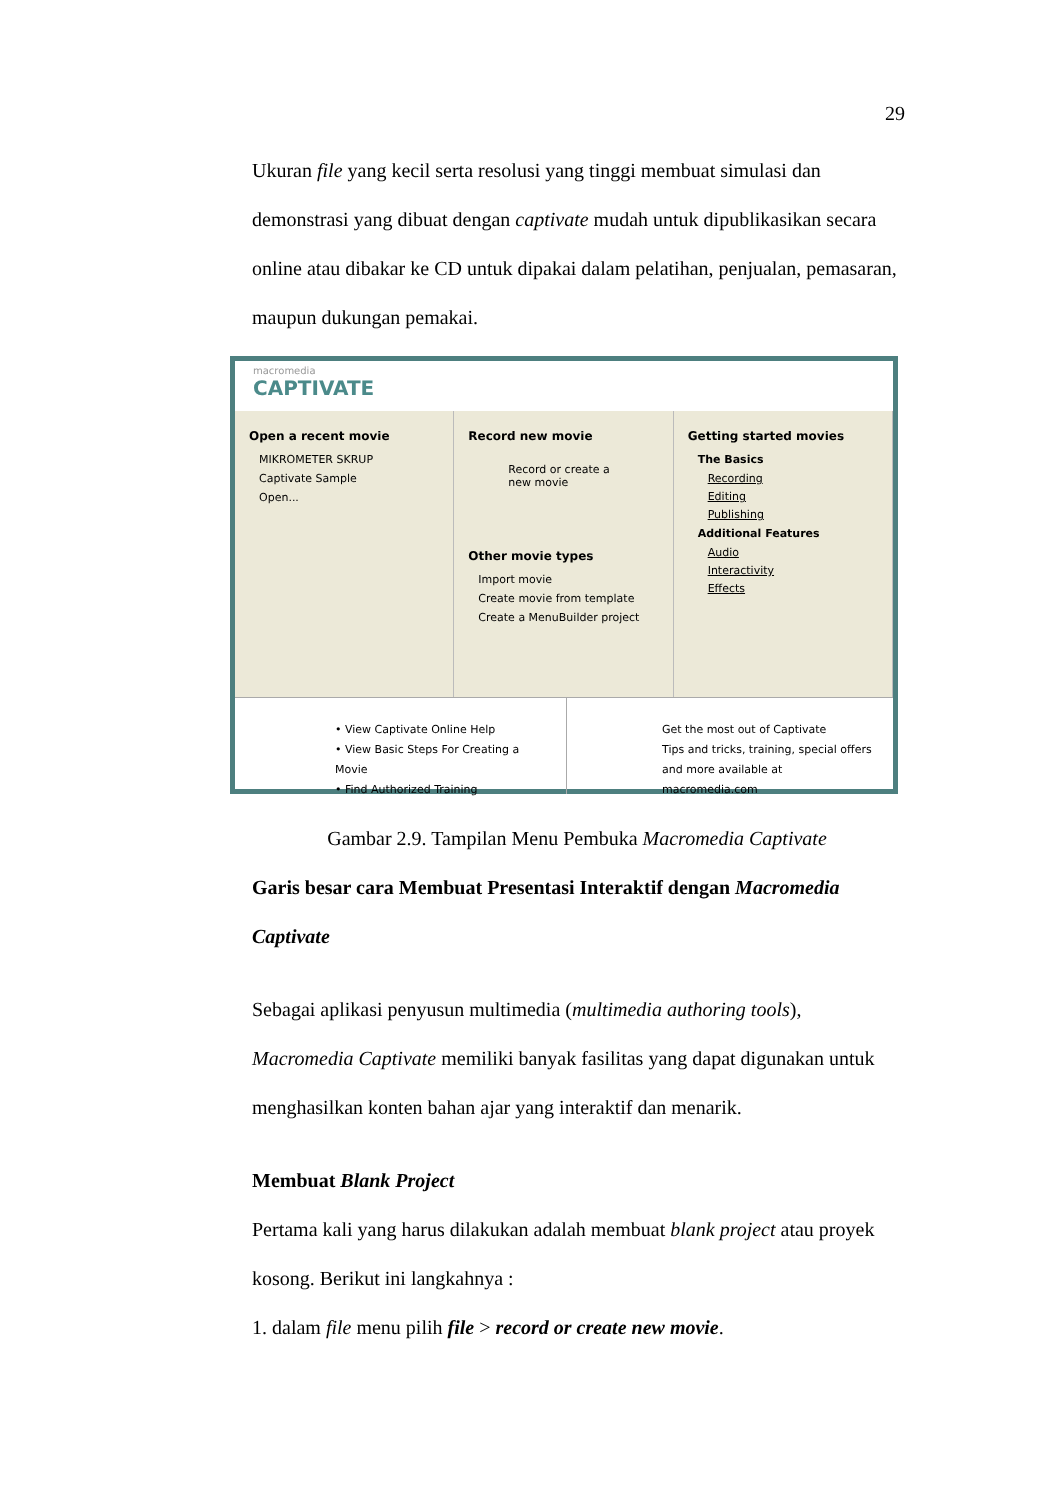29
Ukuran file yang kecil serta resolusi yang tinggi membuat simulasi dan demonstrasi yang dibuat dengan captivate mudah untuk dipublikasikan secara online atau dibakar ke CD untuk dipakai dalam pelatihan, penjualan, pemasaran, maupun dukungan pemakai.
macromedia
CAPTIVATE
Open a recent movie
MIKROMETER SKRUP
Captivate Sample
Open...
Record new movie
Record or create a new movie
Other movie types
Import movie
Create movie from template
Create a MenuBuilder project
Getting started movies
The Basics
Recording
Editing
Publishing
Additional Features
Audio
Interactivity
Effects
• View Captivate Online Help
• View Basic Steps For Creating a Movie
• Find Authorized Training
Get the most out of Captivate
Tips and tricks, training, special offers and more available at macromedia.com
Gambar 2.9. Tampilan Menu Pembuka Macromedia Captivate
Garis besar cara Membuat Presentasi Interaktif dengan Macromedia Captivate
Sebagai aplikasi penyusun multimedia (multimedia authoring tools), Macromedia Captivate memiliki banyak fasilitas yang dapat digunakan untuk menghasilkan konten bahan ajar yang interaktif dan menarik.
Membuat Blank Project
Pertama kali yang harus dilakukan adalah membuat blank project atau proyek kosong. Berikut ini langkahnya :
1. dalam file menu pilih file > record or create new movie.